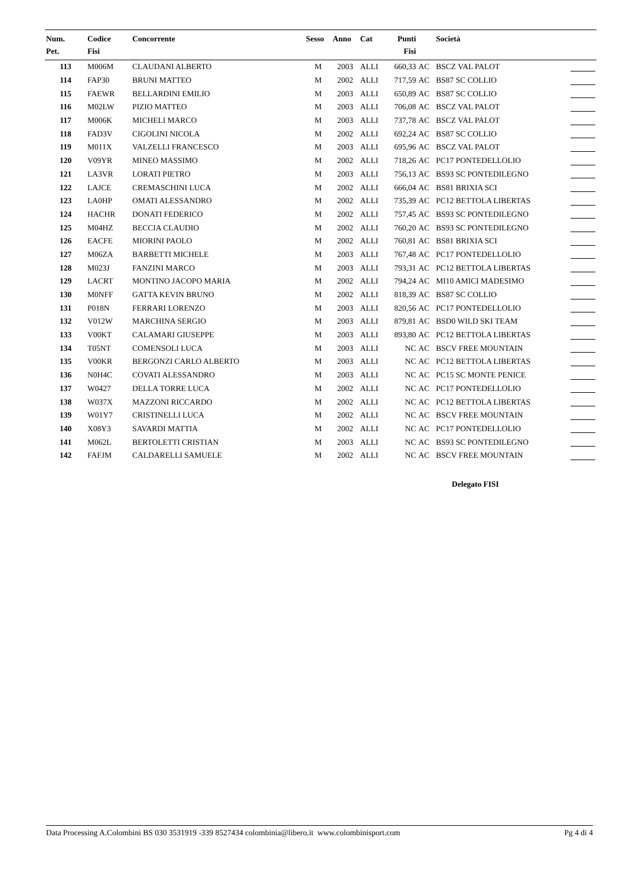| Num. Pet. | Codice Fisi | Concorrente | Sesso | Anno | Cat | Punti Fisi | | Società | |
| --- | --- | --- | --- | --- | --- | --- | --- | --- | --- |
| 113 | M006M | CLAUDANI ALBERTO | M | 2003 | ALLI | 660,33 | AC | BSCZ VAL PALOT | |
| 114 | FAP30 | BRUNI MATTEO | M | 2002 | ALLI | 717,59 | AC | BS87 SC COLLIO | |
| 115 | FAEWR | BELLARDINI EMILIO | M | 2003 | ALLI | 650,89 | AC | BS87 SC COLLIO | |
| 116 | M02LW | PIZIO MATTEO | M | 2003 | ALLI | 706,08 | AC | BSCZ VAL PALOT | |
| 117 | M006K | MICHELI MARCO | M | 2003 | ALLI | 737,78 | AC | BSCZ VAL PALOT | |
| 118 | FAD3V | CIGOLINI NICOLA | M | 2002 | ALLI | 692,24 | AC | BS87 SC COLLIO | |
| 119 | M011X | VALZELLI FRANCESCO | M | 2003 | ALLI | 695,96 | AC | BSCZ VAL PALOT | |
| 120 | V09YR | MINEO MASSIMO | M | 2002 | ALLI | 718,26 | AC | PC17 PONTEDELLOLIO | |
| 121 | LA3VR | LORATI PIETRO | M | 2003 | ALLI | 756,13 | AC | BS93 SC PONTEDILEGNO | |
| 122 | LAJCE | CREMASCHINI LUCA | M | 2002 | ALLI | 666,04 | AC | BS81 BRIXIA SCI | |
| 123 | LA0HP | OMATI ALESSANDRO | M | 2002 | ALLI | 735,39 | AC | PC12 BETTOLA LIBERTAS | |
| 124 | HACHR | DONATI FEDERICO | M | 2002 | ALLI | 757,45 | AC | BS93 SC PONTEDILEGNO | |
| 125 | M04HZ | BECCIA CLAUDIO | M | 2002 | ALLI | 760,20 | AC | BS93 SC PONTEDILEGNO | |
| 126 | EACFE | MIORINI PAOLO | M | 2002 | ALLI | 760,81 | AC | BS81 BRIXIA SCI | |
| 127 | M06ZA | BARBETTI MICHELE | M | 2003 | ALLI | 767,48 | AC | PC17 PONTEDELLOLIO | |
| 128 | M023J | FANZINI MARCO | M | 2003 | ALLI | 793,31 | AC | PC12 BETTOLA LIBERTAS | |
| 129 | LACRT | MONTINO JACOPO MARIA | M | 2002 | ALLI | 794,24 | AC | MI10 AMICI MADESIMO | |
| 130 | M0NFF | GATTA KEVIN BRUNO | M | 2002 | ALLI | 818,39 | AC | BS87 SC COLLIO | |
| 131 | P018N | FERRARI LORENZO | M | 2003 | ALLI | 820,56 | AC | PC17 PONTEDELLOLIO | |
| 132 | V012W | MARCHINA SERGIO | M | 2003 | ALLI | 879,81 | AC | BSD0 WILD SKI TEAM | |
| 133 | V00KT | CALAMARI GIUSEPPE | M | 2003 | ALLI | 893,80 | AC | PC12 BETTOLA LIBERTAS | |
| 134 | T05NT | COMENSOLI LUCA | M | 2003 | ALLI | NC | AC | BSCV FREE MOUNTAIN | |
| 135 | V00KR | BERGONZI CARLO ALBERTO | M | 2003 | ALLI | NC | AC | PC12 BETTOLA LIBERTAS | |
| 136 | N0H4C | COVATI ALESSANDRO | M | 2003 | ALLI | NC | AC | PC15 SC MONTE PENICE | |
| 137 | W0427 | DELLA TORRE LUCA | M | 2002 | ALLI | NC | AC | PC17 PONTEDELLOLIO | |
| 138 | W037X | MAZZONI RICCARDO | M | 2002 | ALLI | NC | AC | PC12 BETTOLA LIBERTAS | |
| 139 | W01Y7 | CRISTINELLI LUCA | M | 2002 | ALLI | NC | AC | BSCV FREE MOUNTAIN | |
| 140 | X08Y3 | SAVARDI MATTIA | M | 2002 | ALLI | NC | AC | PC17 PONTEDELLOLIO | |
| 141 | M062L | BERTOLETTI CRISTIAN | M | 2003 | ALLI | NC | AC | BS93 SC PONTEDILEGNO | |
| 142 | FAFJM | CALDARELLI SAMUELE | M | 2002 | ALLI | NC | AC | BSCV FREE MOUNTAIN | |
Delegato FISI
Data Processing A.Colombini BS 030 3531919 -339 8527434 colombinia@libero.it www.colombinisport.com Pg 4 di 4